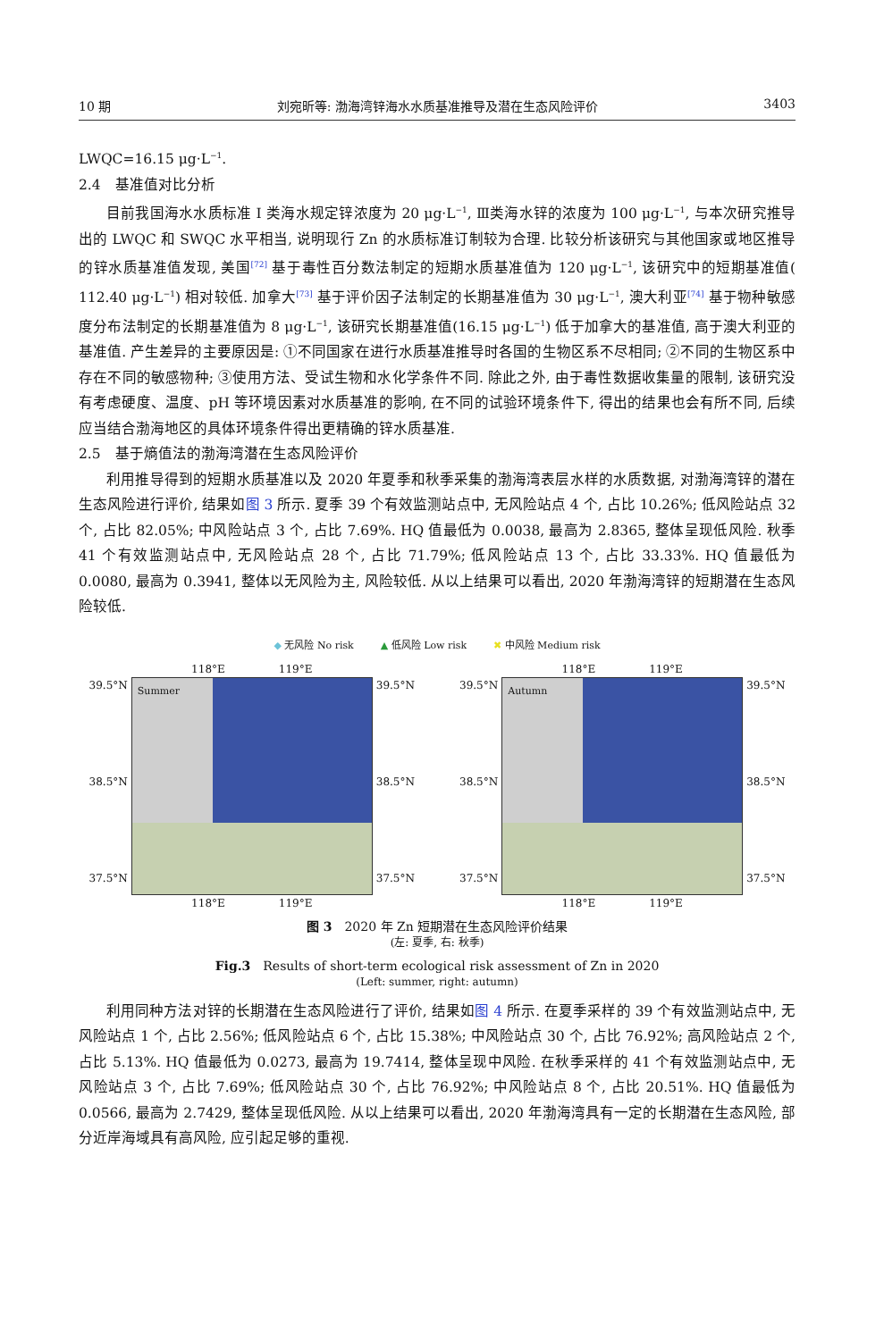10 期 刘宛昕等: 渤海湾锌海水水质基准推导及潜在生态风险评价 3403
LWQC=16.15 μg·L<sup>−1</sup>.
2.4　基准值对比分析
目前我国海水水质标准 Ⅰ 类海水规定锌浓度为 20 μg·L<sup>−1</sup>, Ⅲ类海水锌的浓度为 100 μg·L<sup>−1</sup>, 与本次研究推导出的 LWQC 和 SWQC 水平相当, 说明现行 Zn 的水质标准订制较为合理. 比较分析该研究与其他国家或地区推导的锌水质基准值发现, 美国<sup>[72]</sup> 基于毒性百分数法制定的短期水质基准值为 120 μg·L<sup>−1</sup>, 该研究中的短期基准值( 112.40 μg·L<sup>−1</sup>) 相对较低. 加拿大<sup>[73]</sup> 基于评价因子法制定的长期基准值为 30 μg·L<sup>−1</sup>, 澳大利亚<sup>[74]</sup> 基于物种敏感度分布法制定的长期基准值为 8 μg·L<sup>−1</sup>, 该研究长期基准值(16.15 μg·L<sup>−1</sup>) 低于加拿大的基准值, 高于澳大利亚的基准值. 产生差异的主要原因是: ①不同国家在进行水质基准推导时各国的生物区系不尽相同; ②不同的生物区系中存在不同的敏感物种; ③使用方法、受试生物和水化学条件不同. 除此之外, 由于毒性数据收集量的限制, 该研究没有考虑硬度、温度、pH 等环境因素对水质基准的影响, 在不同的试验环境条件下, 得出的结果也会有所不同, 后续应当结合渤海地区的具体环境条件得出更精确的锌水质基准.
2.5　基于熵值法的渤海湾潜在生态风险评价
利用推导得到的短期水质基准以及 2020 年夏季和秋季采集的渤海湾表层水样的水质数据, 对渤海湾锌的潜在生态风险进行评价, 结果如图 3 所示. 夏季 39 个有效监测站点中, 无风险站点 4 个, 占比 10.26%; 低风险站点 32 个, 占比 82.05%; 中风险站点 3 个, 占比 7.69%. HQ 值最低为 0.0038, 最高为 2.8365, 整体呈现低风险. 秋季 41 个有效监测站点中, 无风险站点 28 个, 占比 71.79%; 低风险站点 13 个, 占比 33.33%. HQ 值最低为 0.0080, 最高为 0.3941, 整体以无风险为主, 风险较低. 从以上结果可以看出, 2020 年渤海湾锌的短期潜在生态风险较低.
◆ 无风险 No risk ▲ 低风险 Low risk ✖ 中风险 Medium risk
118°E　　　　　119°E
39.5°N
38.5°N
37.5°N
Summer
39.5°N
38.5°N
37.5°N
118°E　　　　　119°E
118°E　　　　　119°E
39.5°N
38.5°N
37.5°N
Autumn
39.5°N
38.5°N
37.5°N
118°E　　　　　119°E
图 3　2020 年 Zn 短期潜在生态风险评价结果
(左: 夏季, 右: 秋季)
Fig.3　Results of short-term ecological risk assessment of Zn in 2020
(Left: summer, right: autumn)
利用同种方法对锌的长期潜在生态风险进行了评价, 结果如图 4 所示. 在夏季采样的 39 个有效监测站点中, 无风险站点 1 个, 占比 2.56%; 低风险站点 6 个, 占比 15.38%; 中风险站点 30 个, 占比 76.92%; 高风险站点 2 个, 占比 5.13%. HQ 值最低为 0.0273, 最高为 19.7414, 整体呈现中风险. 在秋季采样的 41 个有效监测站点中, 无风险站点 3 个, 占比 7.69%; 低风险站点 30 个, 占比 76.92%; 中风险站点 8 个, 占比 20.51%. HQ 值最低为 0.0566, 最高为 2.7429, 整体呈现低风险. 从以上结果可以看出, 2020 年渤海湾具有一定的长期潜在生态风险, 部分近岸海域具有高风险, 应引起足够的重视.